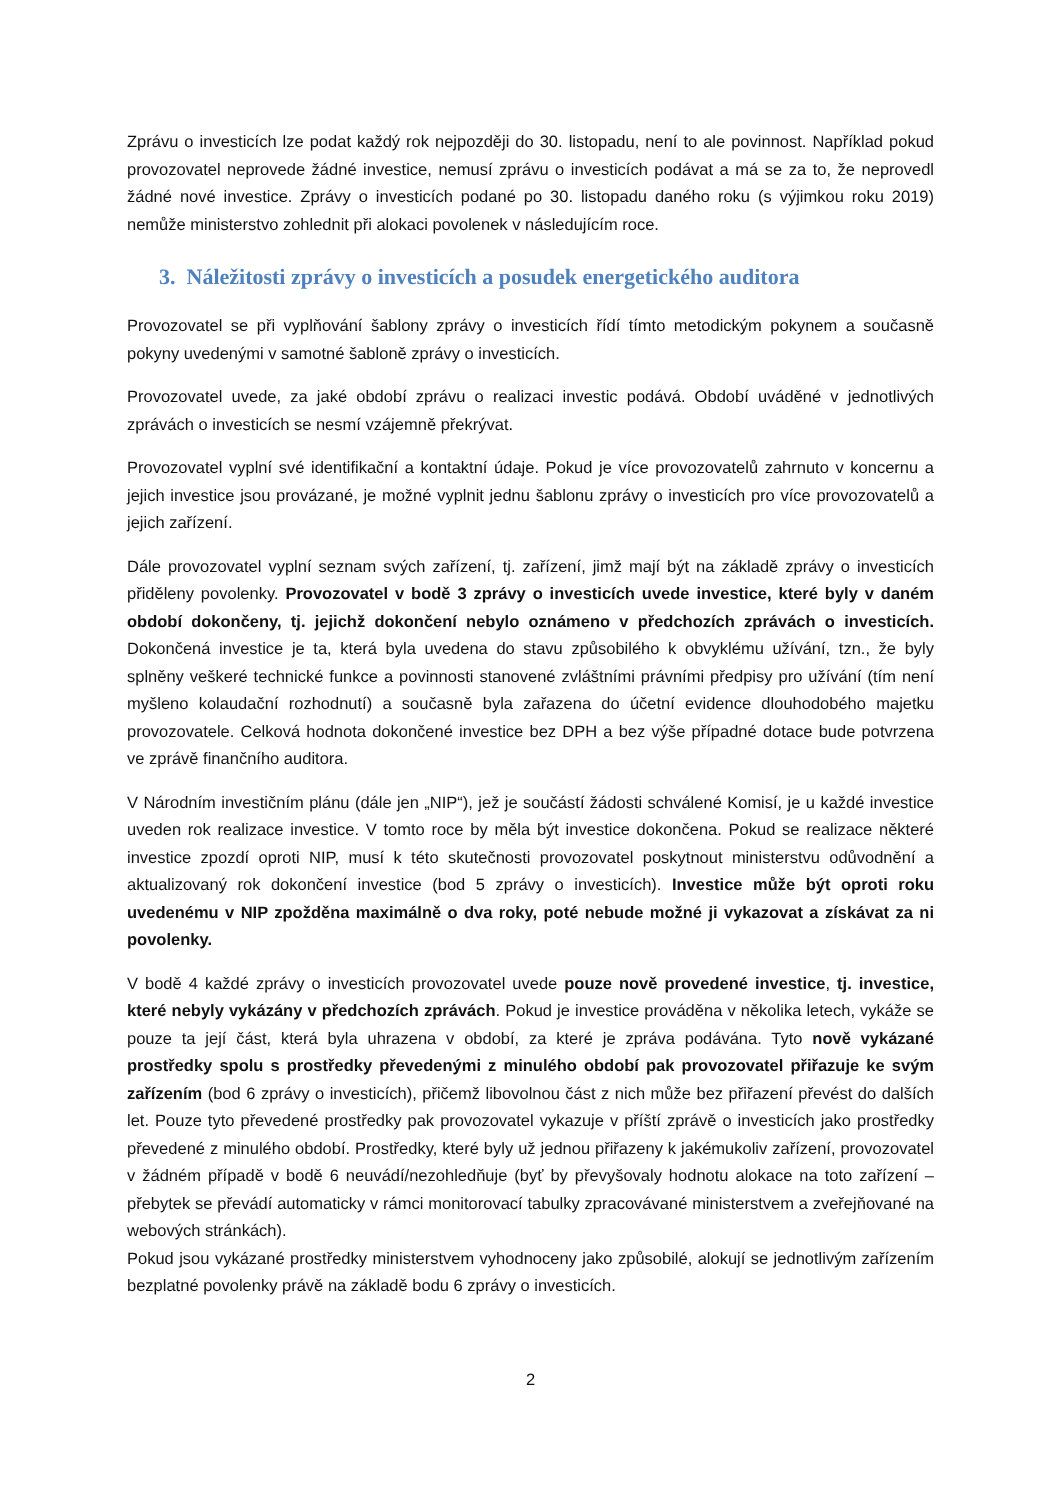Zprávu o investicích lze podat každý rok nejpozději do 30. listopadu, není to ale povinnost. Například pokud provozovatel neprovede žádné investice, nemusí zprávu o investicích podávat a má se za to, že neprovedl žádné nové investice. Zprávy o investicích podané po 30. listopadu daného roku (s výjimkou roku 2019) nemůže ministerstvo zohlednit při alokaci povolenek v následujícím roce.
3. Náležitosti zprávy o investicích a posudek energetického auditora
Provozovatel se při vyplňování šablony zprávy o investicích řídí tímto metodickým pokynem a současně pokyny uvedenými v samotné šabloně zprávy o investicích.
Provozovatel uvede, za jaké období zprávu o realizaci investic podává. Období uváděné v jednotlivých zprávách o investicích se nesmí vzájemně překrývat.
Provozovatel vyplní své identifikační a kontaktní údaje. Pokud je více provozovatelů zahrnuto v koncernu a jejich investice jsou provázané, je možné vyplnit jednu šablonu zprávy o investicích pro více provozovatelů a jejich zařízení.
Dále provozovatel vyplní seznam svých zařízení, tj. zařízení, jimž mají být na základě zprávy o investicích přiděleny povolenky. Provozovatel v bodě 3 zprávy o investicích uvede investice, které byly v daném období dokončeny, tj. jejichž dokončení nebylo oznámeno v předchozích zprávách o investicích. Dokončená investice je ta, která byla uvedena do stavu způsobilého k obvyklému užívání, tzn., že byly splněny veškeré technické funkce a povinnosti stanovené zvláštními právními předpisy pro užívání (tím není myšleno kolaudační rozhodnutí) a současně byla zařazena do účetní evidence dlouhodobého majetku provozovatele. Celková hodnota dokončené investice bez DPH a bez výše případné dotace bude potvrzena ve zprávě finančního auditora.
V Národním investičním plánu (dále jen „NIP“), jež je součástí žádosti schválené Komisí, je u každé investice uveden rok realizace investice. V tomto roce by měla být investice dokončena. Pokud se realizace některé investice zpozdí oproti NIP, musí k této skutečnosti provozovatel poskytnout ministerstvu odůvodnění a aktualizovaný rok dokončení investice (bod 5 zprávy o investicích). Investice může být oproti roku uvedenému v NIP zpožděna maximálně o dva roky, poté nebude možné ji vykazovat a získávat za ni povolenky.
V bodě 4 každé zprávy o investicích provozovatel uvede pouze nově provedené investice, tj. investice, které nebyly vykázány v předchozích zprávách. Pokud je investice prováděna v několika letech, vykáže se pouze ta její část, která byla uhrazena v období, za které je zpráva podávána. Tyto nově vykázané prostředky spolu s prostředky převedenými z minulého období pak provozovatel přiřazuje ke svým zařízením (bod 6 zprávy o investicích), přičemž libovolnou část z nich může bez přiřazení převést do dalších let. Pouze tyto převedené prostředky pak provozovatel vykazuje v příští zprávě o investicích jako prostředky převedené z minulého období. Prostředky, které byly už jednou přiřazeny k jakémukoliv zařízení, provozovatel v žádném případě v bodě 6 neuvádí/nezohledňuje (byť by převyšovaly hodnotu alokace na toto zařízení – přebytek se převádí automaticky v rámci monitorovací tabulky zpracovávané ministerstvem a zveřejňované na webových stránkách).
Pokud jsou vykázané prostředky ministerstvem vyhodnoceny jako způsobilé, alokují se jednotlivým zařízením bezplatné povolenky právě na základě bodu 6 zprávy o investicích.
2